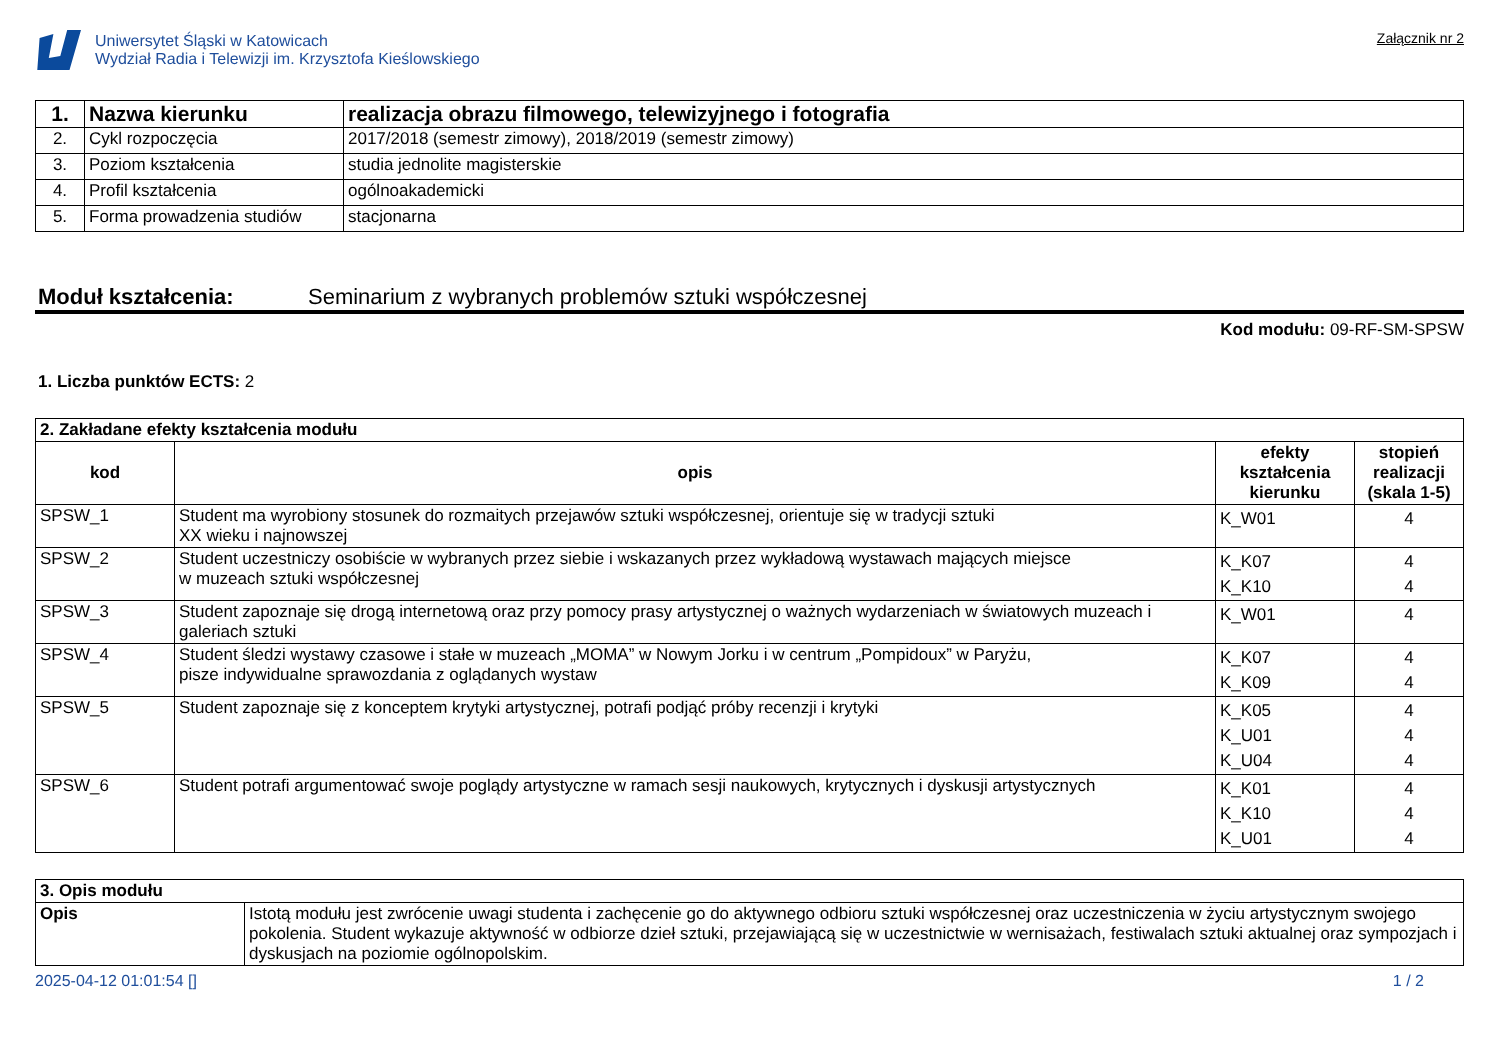Uniwersytet Śląski w Katowicach
Wydział Radia i Telewizji im. Krzysztofa Kieślowskiego
Załącznik nr 2
| 1. | Nazwa kierunku | realizacja obrazu filmowego, telewizyjnego i fotografia |
| 2. | Cykl rozpoczęcia | 2017/2018 (semestr zimowy), 2018/2019 (semestr zimowy) |
| 3. | Poziom kształcenia | studia jednolite magisterskie |
| 4. | Profil kształcenia | ogólnoakademicki |
| 5. | Forma prowadzenia studiów | stacjonarna |
Moduł kształcenia: Seminarium z wybranych problemów sztuki współczesnej
Kod modułu: 09-RF-SM-SPSW
1. Liczba punktów ECTS: 2
| 2. Zakładane efekty kształcenia modułu | | | |
| kod | opis | efekty kształcenia kierunku | stopień realizacji (skala 1-5) |
| SPSW_1 | Student ma wyrobiony stosunek do rozmaitych przejawów sztuki współczesnej, orientuje się w tradycji sztuki XX wieku i najnowszej | K_W01 | 4 |
| SPSW_2 | Student uczestniczy osobiście w wybranych przez siebie i wskazanych przez wykładową wystawach mających miejsce w muzeach sztuki współczesnej | K_K07 K_K10 | 4 4 |
| SPSW_3 | Student zapoznaje się drogą internetową oraz przy pomocy prasy artystycznej o ważnych wydarzeniach w światowych muzeach i galeriach sztuki | K_W01 | 4 |
| SPSW_4 | Student śledzi wystawy czasowe i stałe w muzeach „MOMA” w Nowym Jorku i w centrum „Pompidoux” w Paryżu, pisze indywidualne sprawozdania z oglądanych wystaw | K_K07 K_K09 | 4 4 |
| SPSW_5 | Student zapoznaje się z konceptem krytyki artystycznej, potrafi podjąć próby recenzji i krytyki | K_K05 K_U01 K_U04 | 4 4 4 |
| SPSW_6 | Student potrafi argumentować swoje poglądy artystyczne w ramach sesji naukowych, krytycznych i dyskusji artystycznych | K_K01 K_K10 K_U01 | 4 4 4 |
| 3. Opis modułu | |
| Opis | Istotą modułu jest zwrócenie uwagi studenta i zachęcenie go do aktywnego odbioru sztuki współczesnej oraz uczestniczenia w życiu artystycznym swojego pokolenia. Student wykazuje aktywność w odbiorze dzieł sztuki, przejawiającą się w uczestnictwie w wernisażach, festiwalach sztuki aktualnej oraz sympozjach i dyskusjach na poziomie ogólnopolskim. |
2025-04-12 01:01:54 [] 1 / 2